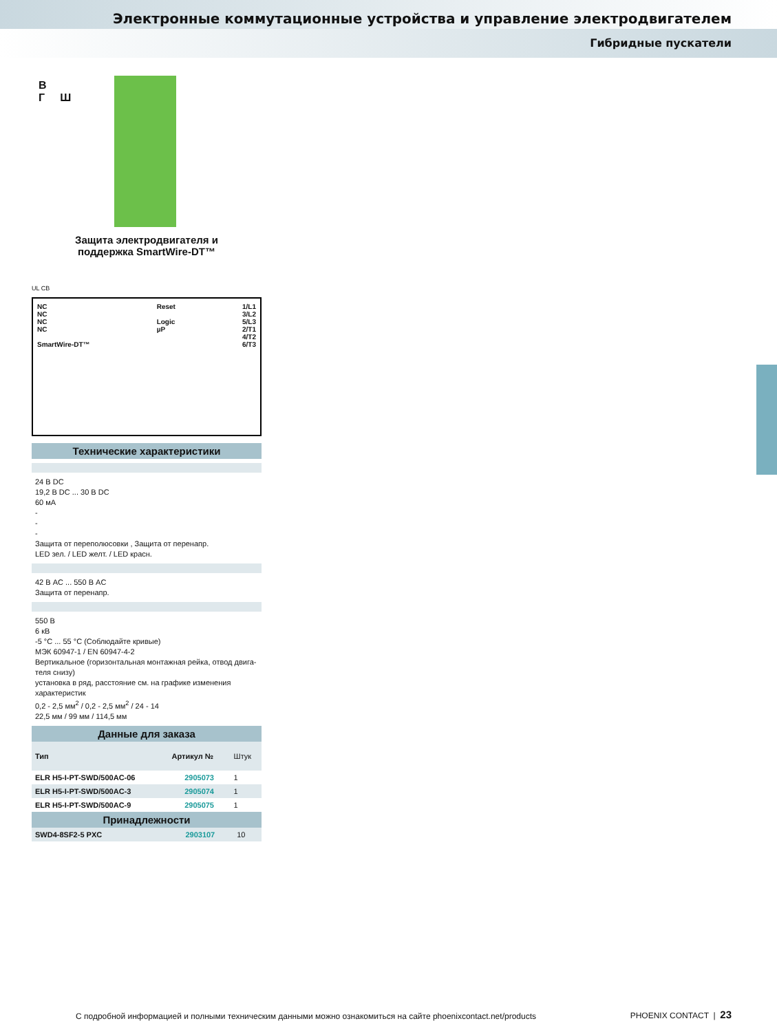Электронные коммутационные устройства и управление электродвигателем
Гибридные пускатели
В
Г Ш
Защита электродвигателя и
поддержка SmartWire-DT™
UL CB
NC
NC
NC
NC
SmartWire-DT™
Reset
Logic
µP
1/L1
3/L2
5/L3
2/T1
4/T2
6/T3
Технические характеристики
24 В DC
19,2 В DC ... 30 В DC
60 мА
-
-
-
Защита от переполюсовки , Защита от перенапр.
LED зел. / LED желт. / LED красн.
42 В AC ... 550 В AC
Защита от перенапр.
550 В
6 кВ
-5 °C ... 55 °C (Соблюдайте кривые)
МЭК 60947-1 / EN 60947-4-2
Вертикальное (горизонтальная монтажная рейка, отвод двига-теля снизу)
установка в ряд, расстояние см. на графике изменения характеристик
0,2 - 2,5 мм<sup>2</sup> / 0,2 - 2,5 мм<sup>2</sup> / 24 - 14
22,5 мм / 99 мм / 114,5 мм
Данные для заказа
| Тип | Артикул № | Штук |
| --- | --- | --- |
| ELR H5-I-PT-SWD/500AC-06 | 2905073 | 1 |
| ELR H5-I-PT-SWD/500AC-3 | 2905074 | 1 |
| ELR H5-I-PT-SWD/500AC-9 | 2905075 | 1 |
Принадлежности
| SWD4-8SF2-5 PXC | 2903107 | 10 |
С подробной информацией и полными техническим данными можно ознакомиться на сайте phoenixcontact.net/products
PHOENIX CONTACT | 23